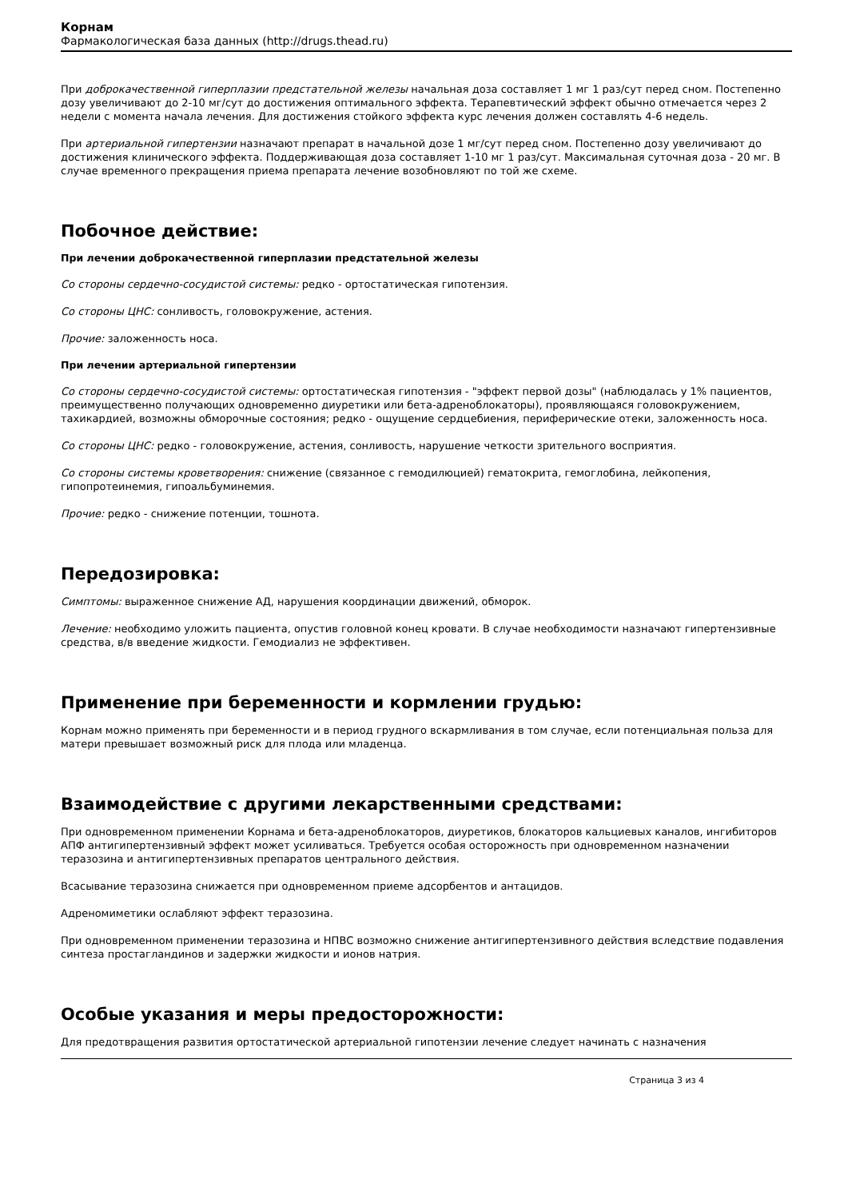Корнам
Фармакологическая база данных (http://drugs.thead.ru)
При доброкачественной гиперплазии предстательной железы начальная доза составляет 1 мг 1 раз/сут перед сном. Постепенно дозу увеличивают до 2-10 мг/сут до достижения оптимального эффекта. Терапевтический эффект обычно отмечается через 2 недели с момента начала лечения. Для достижения стойкого эффекта курс лечения должен составлять 4-6 недель.
При артериальной гипертензии назначают препарат в начальной дозе 1 мг/сут перед сном. Постепенно дозу увеличивают до достижения клинического эффекта. Поддерживающая доза составляет 1-10 мг 1 раз/сут. Максимальная суточная доза - 20 мг. В случае временного прекращения приема препарата лечение возобновляют по той же схеме.
Побочное действие:
При лечении доброкачественной гиперплазии предстательной железы
Со стороны сердечно-сосудистой системы: редко - ортостатическая гипотензия.
Со стороны ЦНС: сонливость, головокружение, астения.
Прочие: заложенность носа.
При лечении артериальной гипертензии
Со стороны сердечно-сосудистой системы: ортостатическая гипотензия - "эффект первой дозы" (наблюдалась у 1% пациентов, преимущественно получающих одновременно диуретики или бета-адреноблокаторы), проявляющаяся головокружением, тахикардией, возможны обморочные состояния; редко - ощущение сердцебиения, периферические отеки, заложенность носа.
Со стороны ЦНС: редко - головокружение, астения, сонливость, нарушение четкости зрительного восприятия.
Со стороны системы кроветворения: снижение (связанное с гемодилюцией) гематокрита, гемоглобина, лейкопения, гипопротеинемия, гипоальбуминемия.
Прочие: редко - снижение потенции, тошнота.
Передозировка:
Симптомы: выраженное снижение АД, нарушения координации движений, обморок.
Лечение: необходимо уложить пациента, опустив головной конец кровати. В случае необходимости назначают гипертензивные средства, в/в введение жидкости. Гемодиализ не эффективен.
Применение при беременности и кормлении грудью:
Корнам можно применять при беременности и в период грудного вскармливания в том случае, если потенциальная польза для матери превышает возможный риск для плода или младенца.
Взаимодействие с другими лекарственными средствами:
При одновременном применении Корнама и бета-адреноблокаторов, диуретиков, блокаторов кальциевых каналов, ингибиторов АПФ антигипертензивный эффект может усиливаться. Требуется особая осторожность при одновременном назначении теразозина и антигипертензивных препаратов центрального действия.
Всасывание теразозина снижается при одновременном приеме адсорбентов и антацидов.
Адреномиметики ослабляют эффект теразозина.
При одновременном применении теразозина и НПВС возможно снижение антигипертензивного действия вследствие подавления синтеза простагландинов и задержки жидкости и ионов натрия.
Особые указания и меры предосторожности:
Для предотвращения развития ортостатической артериальной гипотензии лечение следует начинать с назначения
Страница 3 из 4